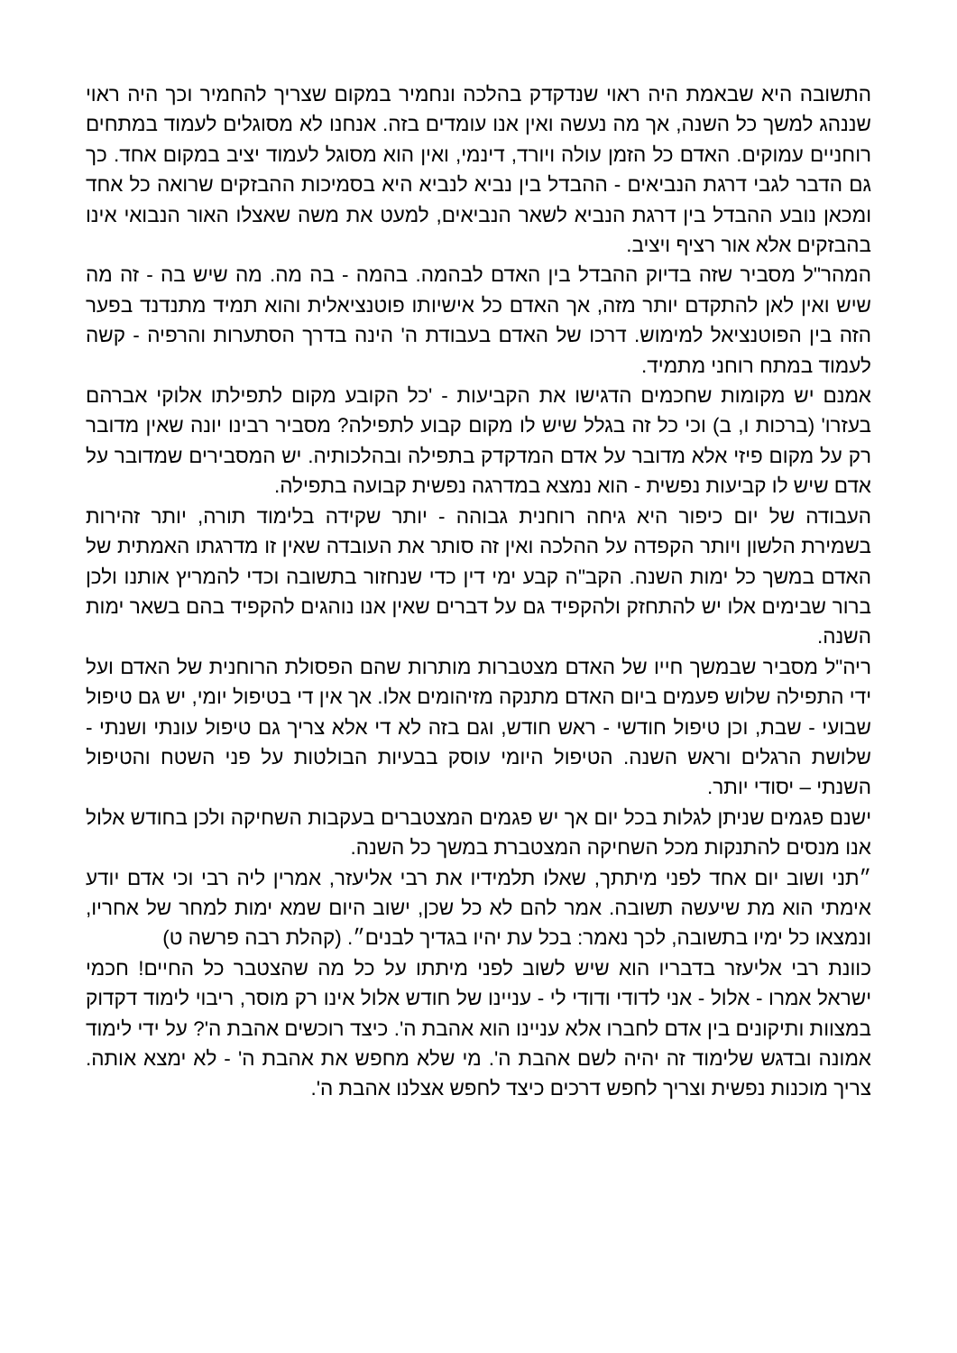התשובה היא שבאמת היה ראוי שנדקדק בהלכה ונחמיר במקום שצריך להחמיר וכך היה ראוי שננהג למשך כל השנה, אך מה נעשה ואין אנו עומדים בזה. אנחנו לא מסוגלים לעמוד במתחים רוחניים עמוקים. האדם כל הזמן עולה ויורד, דינמי, ואין הוא מסוגל לעמוד יציב במקום אחד. כך גם הדבר לגבי דרגת הנביאים - ההבדל בין נביא לנביא היא בסמיכות ההבזקים שרואה כל אחד ומכאן נובע ההבדל בין דרגת הנביא לשאר הנביאים, למעט את משה שאצלו האור הנבואי אינו בהבזקים אלא אור רציף ויציב.
המהר"ל מסביר שזה בדיוק ההבדל בין האדם לבהמה. בהמה - בה מה. מה שיש בה - זה מה שיש ואין לאן להתקדם יותר מזה, אך האדם כל אישיותו פוטנציאלית והוא תמיד מתנדנד בפער הזה בין הפוטנציאל למימוש. דרכו של האדם בעבודת ה' הינה בדרך הסתערות והרפיה - קשה לעמוד במתח רוחני מתמיד.
אמנם יש מקומות שחכמים הדגישו את הקביעות - 'כל הקובע מקום לתפילתו אלוקי אברהם בעזרו' (ברכות ו, ב) וכי כל זה בגלל שיש לו מקום קבוע לתפילה? מסביר רבינו יונה שאין מדובר רק על מקום פיזי אלא מדובר על אדם המדקדק בתפילה ובהלכותיה. יש המסבירים שמדובר על אדם שיש לו קביעות נפשית - הוא נמצא במדרגה נפשית קבועה בתפילה.
העבודה של יום כיפור היא גיחה רוחנית גבוהה - יותר שקידה בלימוד תורה, יותר זהירות בשמירת הלשון ויותר הקפדה על ההלכה ואין זה סותר את העובדה שאין זו מדרגתו האמתית של האדם במשך כל ימות השנה. הקב"ה קבע ימי דין כדי שנחזור בתשובה וכדי להמריץ אותנו ולכן ברור שבימים אלו יש להתחזק ולהקפיד גם על דברים שאין אנו נוהגים להקפיד בהם בשאר ימות השנה.
ריה"ל מסביר שבמשך חייו של האדם מצטברות מותרות שהם הפסולת הרוחנית של האדם ועל ידי התפילה שלוש פעמים ביום האדם מתנקה מזיהומים אלו. אך אין די בטיפול יומי, יש גם טיפול שבועי - שבת, וכן טיפול חודשי - ראש חודש, וגם בזה לא די אלא צריך גם טיפול עונתי ושנתי - שלושת הרגלים וראש השנה. הטיפול היומי עוסק בבעיות הבולטות על פני השטח והטיפול השנתי – יסודי יותר.
ישנם פגמים שניתן לגלות בכל יום אך יש פגמים המצטברים בעקבות השחיקה ולכן בחודש אלול אנו מנסים להתנקות מכל השחיקה המצטברת במשך כל השנה.
״תני ושוב יום אחד לפני מיתתך, שאלו תלמידיו את רבי אליעזר, אמרין ליה רבי וכי אדם יודע אימתי הוא מת שיעשה תשובה. אמר להם לא כל שכן, ישוב היום שמא ימות למחר של אחריו, ונמצאו כל ימיו בתשובה, לכך נאמר: בכל עת יהיו בגדיך לבנים״. (קהלת רבה פרשה ט)
כוונת רבי אליעזר בדבריו הוא שיש לשוב לפני מיתתו על כל מה שהצטבר כל החיים! חכמי ישראל אמרו - אלול - אני לדודי ודודי לי - עניינו של חודש אלול אינו רק מוסר, ריבוי לימוד דקדוק במצוות ותיקונים בין אדם לחברו אלא עניינו הוא אהבת ה'. כיצד רוכשים אהבת ה'? על ידי לימוד אמונה ובדגש שלימוד זה יהיה לשם אהבת ה'. מי שלא מחפש את אהבת ה' - לא ימצא אותה. צריך מוכנות נפשית וצריך לחפש דרכים כיצד לחפש אצלנו אהבת ה'.